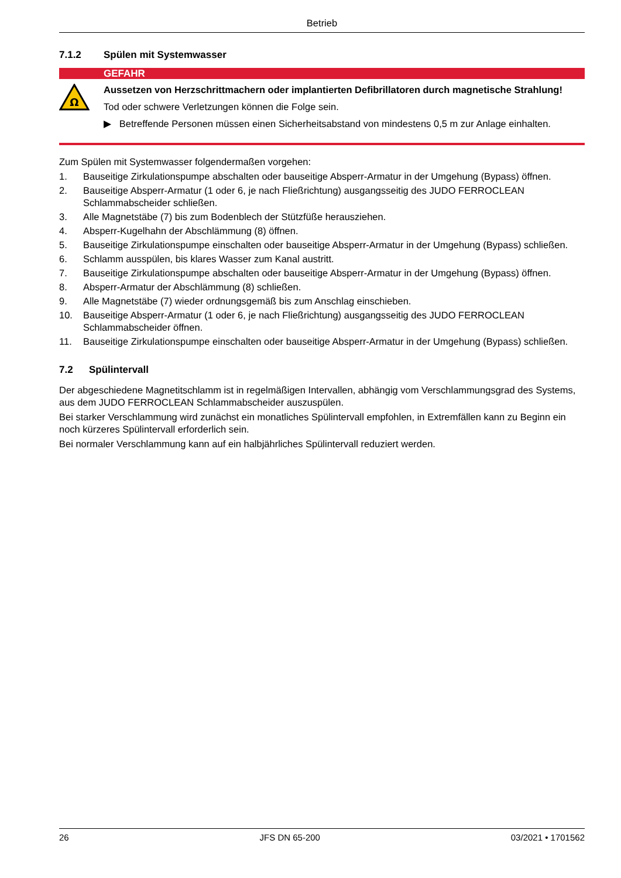Betrieb
7.1.2 Spülen mit Systemwasser
GEFAHR
Ω
Aussetzen von Herzschrittmachern oder implantierten Defibrillatoren durch magnetische Strahlung!
Tod oder schwere Verletzungen können die Folge sein.
▶ Betreffende Personen müssen einen Sicherheitsabstand von mindestens 0,5 m zur Anlage einhalten.
Zum Spülen mit Systemwasser folgendermaßen vorgehen:
1. Bauseitige Zirkulationspumpe abschalten oder bauseitige Absperr-Armatur in der Umgehung (Bypass) öff­nen.
2. Bauseitige Absperr-Armatur (1 oder 6, je nach Fließrichtung) ausgangsseitig des JUDO FERROCLEAN Schlammabscheider schließen.
3. Alle Magnetstäbe (7) bis zum Bodenblech der Stützfüße herausziehen.
4. Absperr-Kugelhahn der Abschlämmung (8) öffnen.
5. Bauseitige Zirkulationspumpe einschalten oder bauseitige Absperr-Armatur in der Umgehung (Bypass) schließen.
6. Schlamm ausspülen, bis klares Wasser zum Kanal austritt.
7. Bauseitige Zirkulationspumpe abschalten oder bauseitige Absperr-Armatur in der Umgehung (Bypass) öff­nen.
8. Absperr-Armatur der Abschlämmung (8) schließen.
9. Alle Magnetstäbe (7) wieder ordnungsgemäß bis zum Anschlag einschieben.
10. Bauseitige Absperr-Armatur (1 oder 6, je nach Fließrichtung) ausgangsseitig des JUDO FERROCLEAN Schlammabscheider öffnen.
11. Bauseitige Zirkulationspumpe einschalten oder bauseitige Absperr-Armatur in der Umgehung (Bypass) schließen.
7.2 Spülintervall
Der abgeschiedene Magnetitschlamm ist in regelmäßigen Intervallen, abhängig vom Verschlammungsgrad des Systems, aus dem JUDO FERROCLEAN Schlammabscheider auszuspülen.
Bei starker Verschlammung wird zunächst ein monatliches Spülintervall empfohlen, in Extremfällen kann zu Beginn ein noch kürzeres Spülintervall erforderlich sein.
Bei normaler Verschlammung kann auf ein halbjährliches Spülintervall reduziert werden.
26 JFS DN 65-200 03/2021 • 1701562